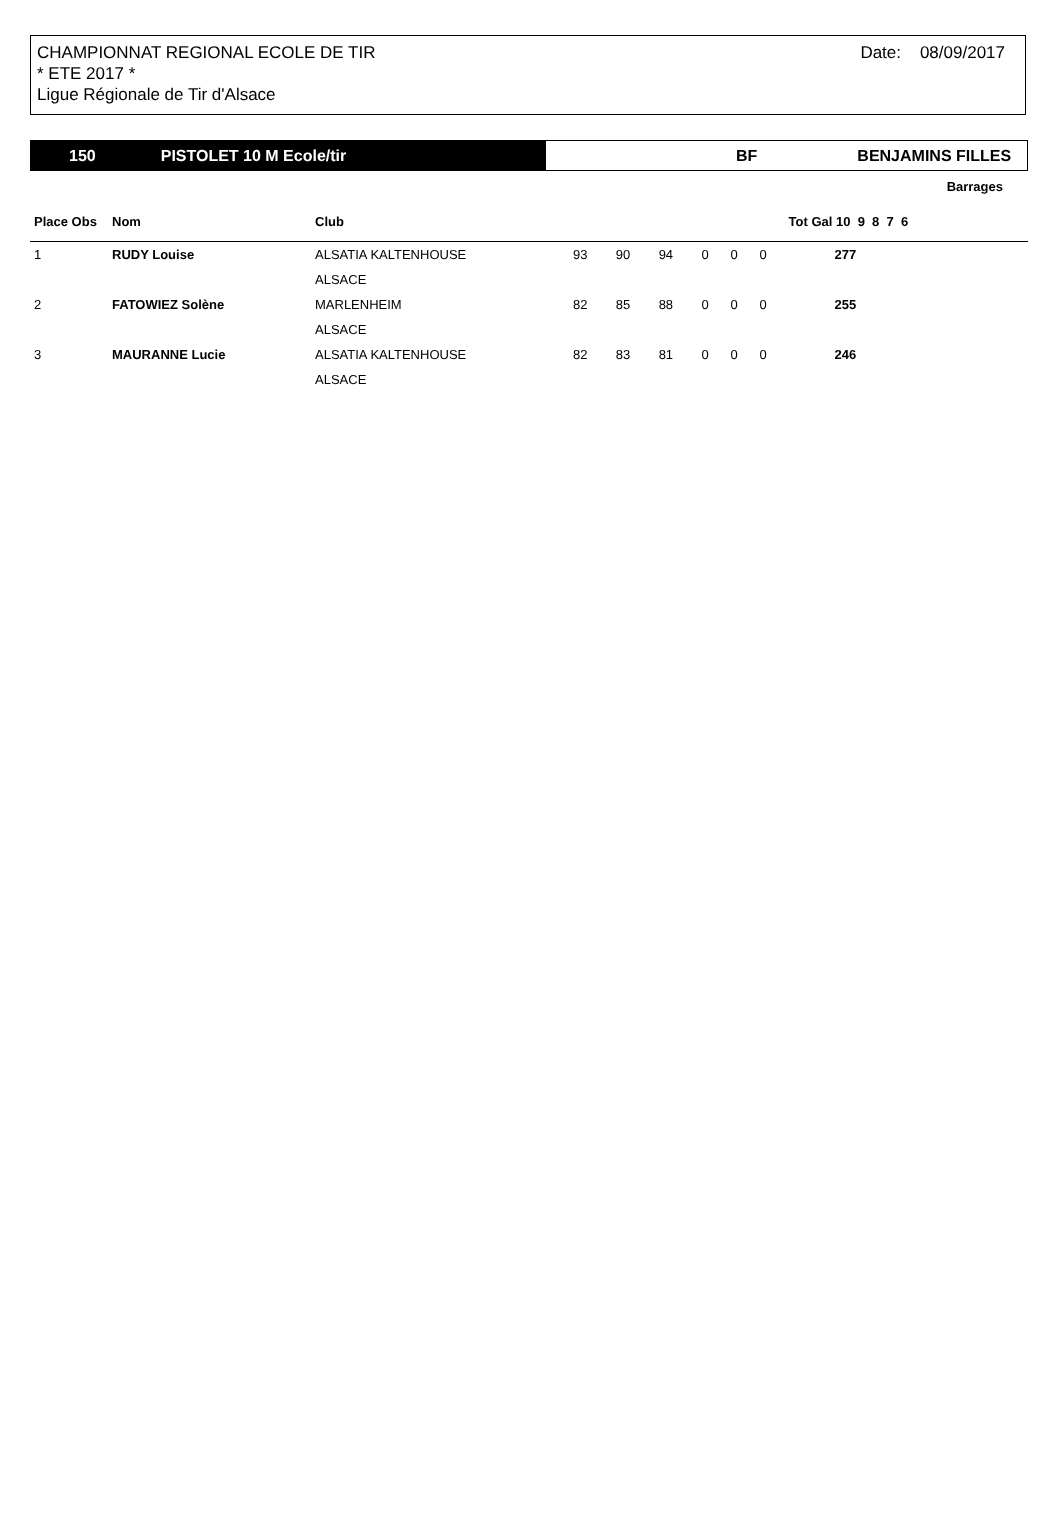CHAMPIONNAT REGIONAL ECOLE DE TIR
* ETE 2017 *
Ligue Régionale de Tir d'Alsace
Date: 08/09/2017
150 PISTOLET 10 M Ecole/tir BF BENJAMINS FILLES
| Barrages | | | | | | | | | |
| --- | --- | --- | --- | --- | --- | --- | --- | --- | --- |
| Place Obs | Nom | Club | | | | | | | Tot Gal 10 9 8 7 6 |
| 1 | RUDY Louise | ALSATIA KALTENHOUSE | 93 | 90 | 94 | 0 | 0 | 0 | 277 |
| | | ALSACE | | | | | | | |
| 2 | FATOWIEZ Solène | MARLENHEIM | 82 | 85 | 88 | 0 | 0 | 0 | 255 |
| | | ALSACE | | | | | | | |
| 3 | MAURANNE Lucie | ALSATIA KALTENHOUSE | 82 | 83 | 81 | 0 | 0 | 0 | 246 |
| | | ALSACE | | | | | | | |